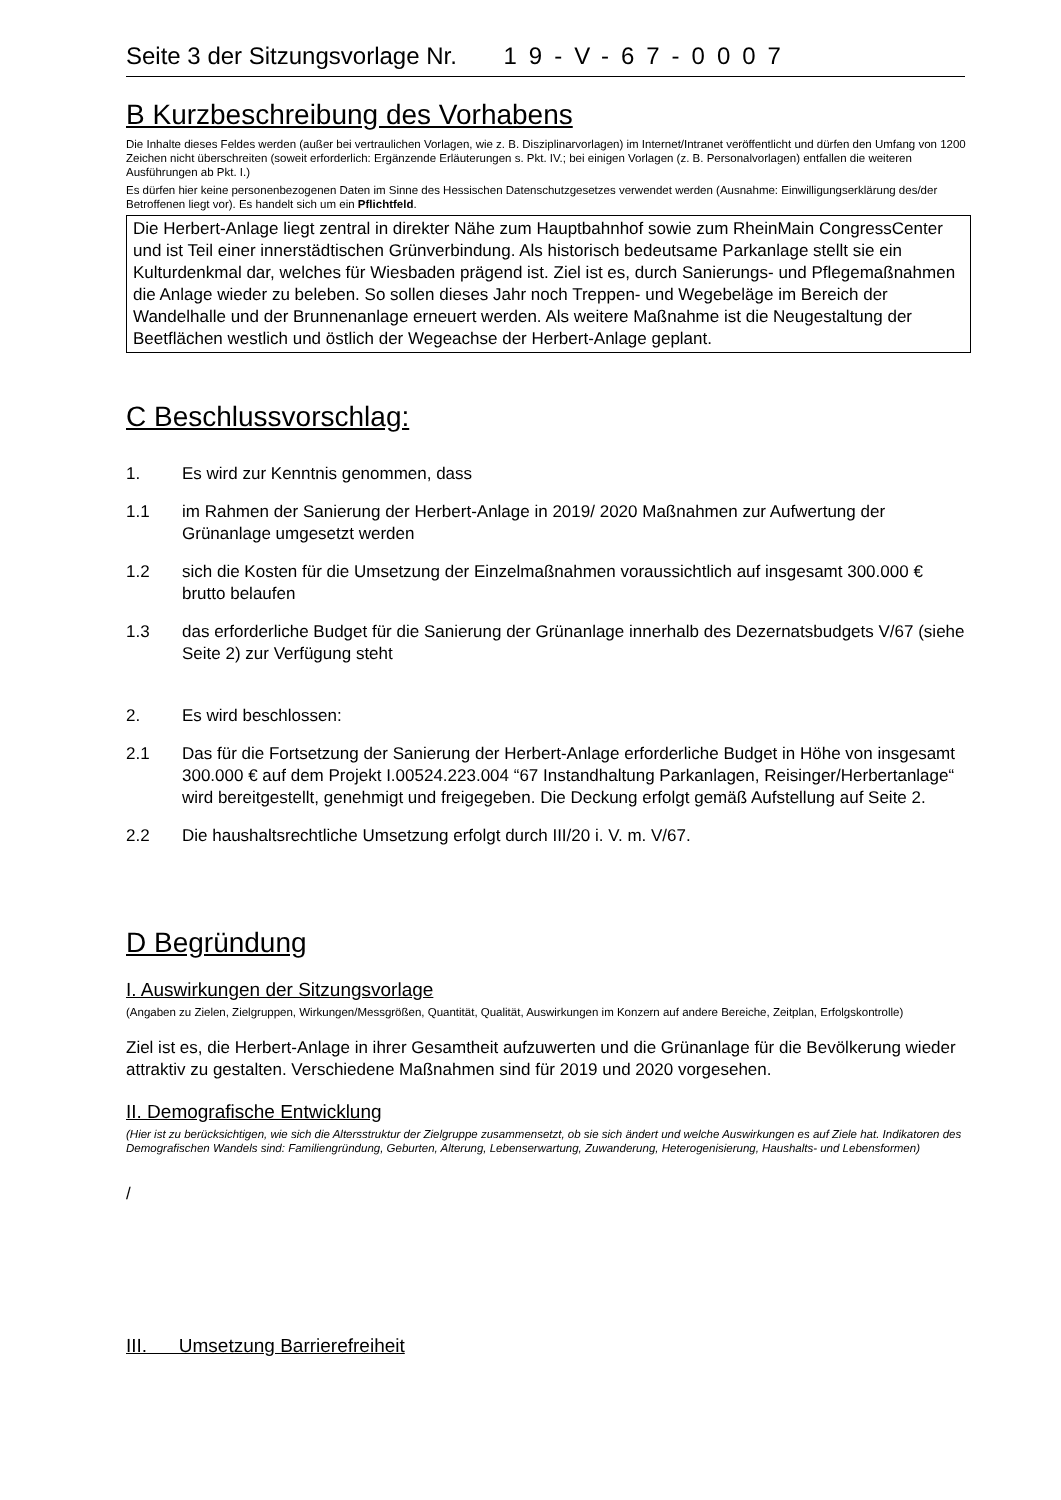Seite 3 der Sitzungsvorlage Nr. 19-V-67-0007
B Kurzbeschreibung des Vorhabens
Die Inhalte dieses Feldes werden (außer bei vertraulichen Vorlagen, wie z. B. Disziplinarvorlagen) im Internet/Intranet veröffentlicht und dürfen den Umfang von 1200 Zeichen nicht überschreiten (soweit erforderlich: Ergänzende Erläuterungen s. Pkt. IV.; bei einigen Vorlagen (z. B. Personalvorlagen) entfallen die weiteren Ausführungen ab Pkt. I.)
Es dürfen hier keine personenbezogenen Daten im Sinne des Hessischen Datenschutzgesetzes verwendet werden (Ausnahme: Einwilligungserklärung des/der Betroffenen liegt vor). Es handelt sich um ein Pflichtfeld.
Die Herbert-Anlage liegt zentral in direkter Nähe zum Hauptbahnhof sowie zum RheinMain CongressCenter und ist Teil einer innerstädtischen Grünverbindung. Als historisch bedeutsame Parkanlage stellt sie ein Kulturdenkmal dar, welches für Wiesbaden prägend ist. Ziel ist es, durch Sanierungs- und Pflegemaßnahmen die Anlage wieder zu beleben. So sollen dieses Jahr noch Treppen- und Wegebeläge im Bereich der Wandelhalle und der Brunnenanlage erneuert werden. Als weitere Maßnahme ist die Neugestaltung der Beetflächen westlich und östlich der Wegeachse der Herbert-Anlage geplant.
C Beschlussvorschlag:
1. Es wird zur Kenntnis genommen, dass
1.1 im Rahmen der Sanierung der Herbert-Anlage in 2019/ 2020 Maßnahmen zur Aufwertung der Grünanlage umgesetzt werden
1.2 sich die Kosten für die Umsetzung der Einzelmaßnahmen voraussichtlich auf insgesamt 300.000 € brutto belaufen
1.3 das erforderliche Budget für die Sanierung der Grünanlage innerhalb des Dezernatsbudgets V/67 (siehe Seite 2) zur Verfügung steht
2. Es wird beschlossen:
2.1 Das für die Fortsetzung der Sanierung der Herbert-Anlage erforderliche Budget in Höhe von insgesamt 300.000 € auf dem Projekt I.00524.223.004 “67 Instandhaltung Parkanlagen, Reisinger/Herbertanlage“ wird bereitgestellt, genehmigt und freigegeben. Die Deckung erfolgt gemäß Aufstellung auf Seite 2.
2.2 Die haushaltsrechtliche Umsetzung erfolgt durch III/20 i. V. m. V/67.
D Begründung
I. Auswirkungen der Sitzungsvorlage
(Angaben zu Zielen, Zielgruppen, Wirkungen/Messgrößen, Quantität, Qualität, Auswirkungen im Konzern auf andere Bereiche, Zeitplan, Erfolgskontrolle)
Ziel ist es, die Herbert-Anlage in ihrer Gesamtheit aufzuwerten und die Grünanlage für die Bevölkerung wieder attraktiv zu gestalten. Verschiedene Maßnahmen sind für 2019 und 2020 vorgesehen.
II. Demografische Entwicklung
(Hier ist zu berücksichtigen, wie sich die Altersstruktur der Zielgruppe zusammensetzt, ob sie sich ändert und welche Auswirkungen es auf Ziele hat. Indikatoren des Demografischen Wandels sind: Familiengründung, Geburten, Alterung, Lebenserwartung, Zuwanderung, Heterogenisierung, Haushalts- und Lebensformen)
/
III. Umsetzung Barrierefreiheit